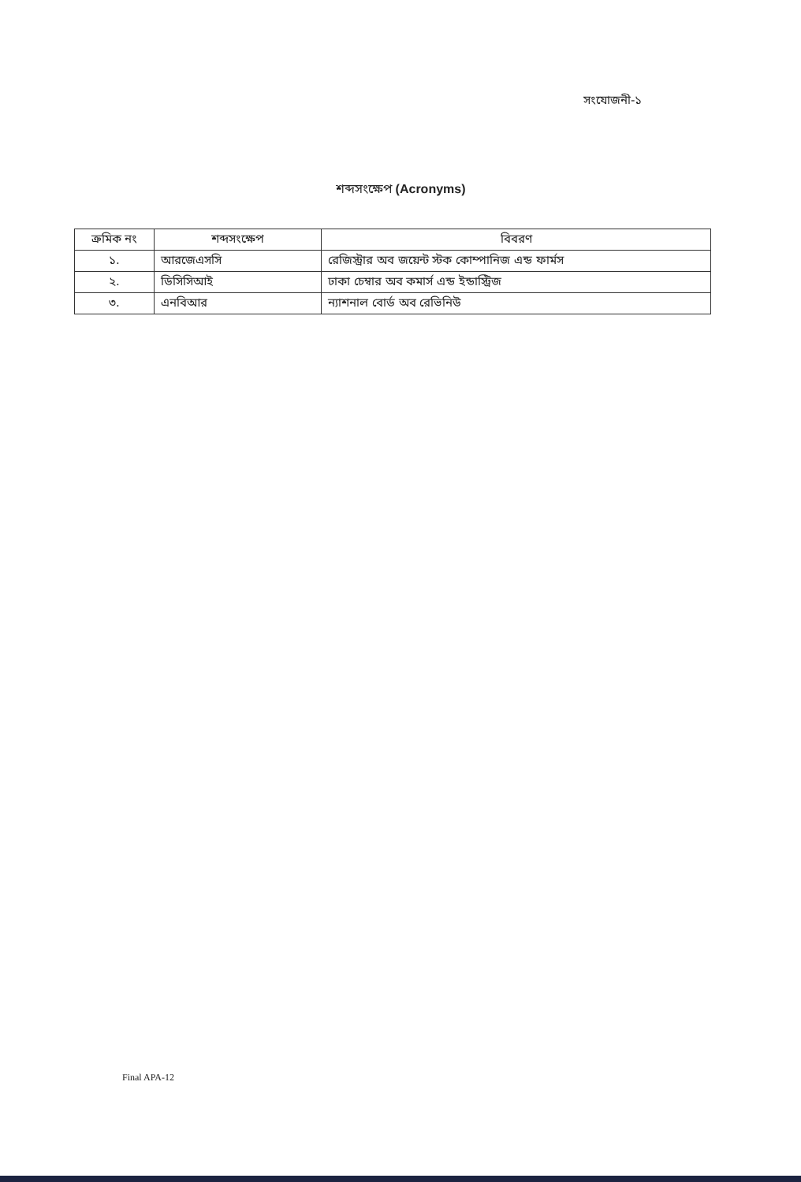সংযোজনী-১
শব্দসংক্ষেপ (Acronyms)
| ক্রমিক নং | শব্দসংক্ষেপ | বিবরণ |
| --- | --- | --- |
| ১. | আরজেএসসি | রেজিস্ট্রার অব জয়েন্ট স্টক কোম্পানিজ এন্ড ফার্মস |
| ২. | ডিসিসিআই | ঢাকা চেম্বার অব কমার্স এন্ড ইন্ডাস্ট্রিজ |
| ৩. | এনবিআর | ন্যাশনাল বোর্ড অব রেভিনিউ |
Final APA-12